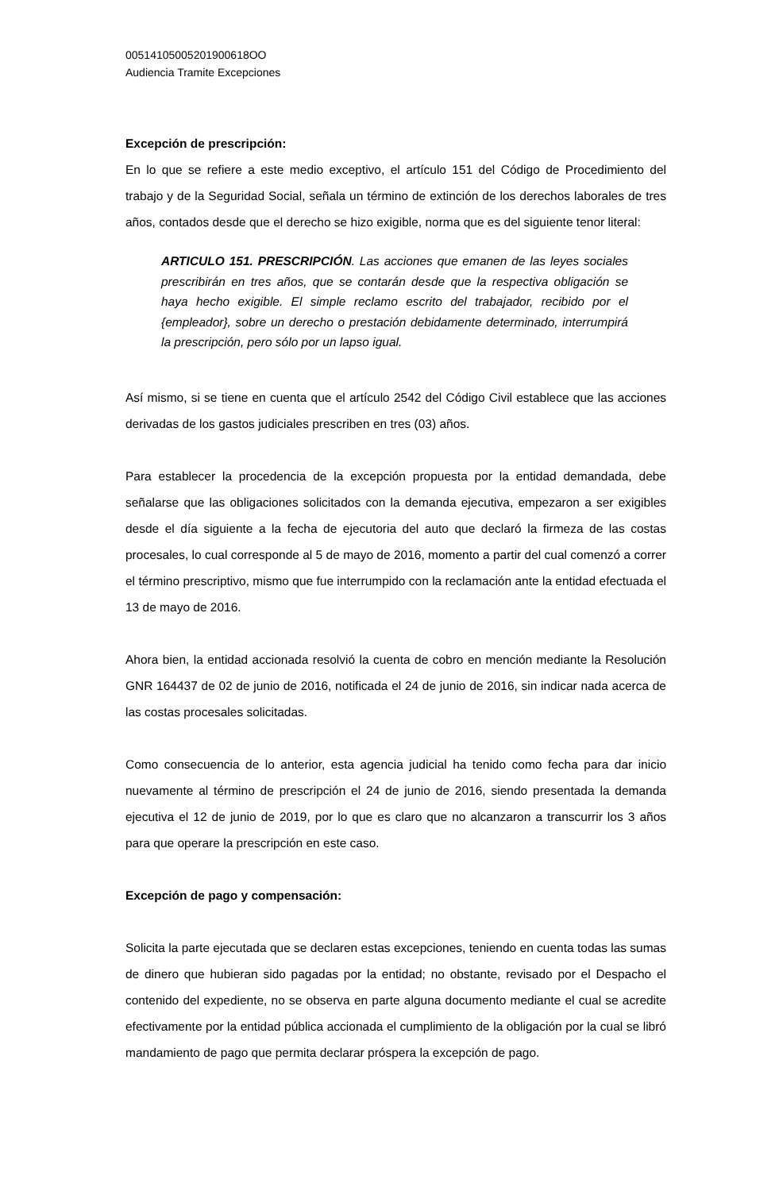00514105005201900618OO
Audiencia Tramite Excepciones
Excepción de prescripción:
En lo que se refiere a este medio exceptivo, el artículo 151 del Código de Procedimiento del trabajo y de la Seguridad Social, señala un término de extinción de los derechos laborales de tres años, contados desde que el derecho se hizo exigible, norma que es del siguiente tenor literal:
ARTICULO 151. PRESCRIPCIÓN. Las acciones que emanen de las leyes sociales prescribirán en tres años, que se contarán desde que la respectiva obligación se haya hecho exigible. El simple reclamo escrito del trabajador, recibido por el {empleador}, sobre un derecho o prestación debidamente determinado, interrumpirá la prescripción, pero sólo por un lapso igual.
Así mismo, si se tiene en cuenta que el artículo 2542 del Código Civil establece que las acciones derivadas de los gastos judiciales prescriben en tres (03) años.
Para establecer la procedencia de la excepción propuesta por la entidad demandada, debe señalarse que las obligaciones solicitados con la demanda ejecutiva, empezaron a ser exigibles desde el día siguiente a la fecha de ejecutoria del auto que declaró la firmeza de las costas procesales, lo cual corresponde al 5 de mayo de 2016, momento a partir del cual comenzó a correr el término prescriptivo, mismo que fue interrumpido con la reclamación ante la entidad efectuada el 13 de mayo de 2016.
Ahora bien, la entidad accionada resolvió la cuenta de cobro en mención mediante la Resolución GNR 164437 de 02 de junio de 2016, notificada el 24 de junio de 2016, sin indicar nada acerca de las costas procesales solicitadas.
Como consecuencia de lo anterior, esta agencia judicial ha tenido como fecha para dar inicio nuevamente al término de prescripción el 24 de junio de 2016, siendo presentada la demanda ejecutiva el 12 de junio de 2019, por lo que es claro que no alcanzaron a transcurrir los 3 años para que operare la prescripción en este caso.
Excepción de pago y compensación:
Solicita la parte ejecutada que se declaren estas excepciones, teniendo en cuenta todas las sumas de dinero que hubieran sido pagadas por la entidad; no obstante, revisado por el Despacho el contenido del expediente, no se observa en parte alguna documento mediante el cual se acredite efectivamente por la entidad pública accionada el cumplimiento de la obligación por la cual se libró mandamiento de pago que permita declarar próspera la excepción de pago.